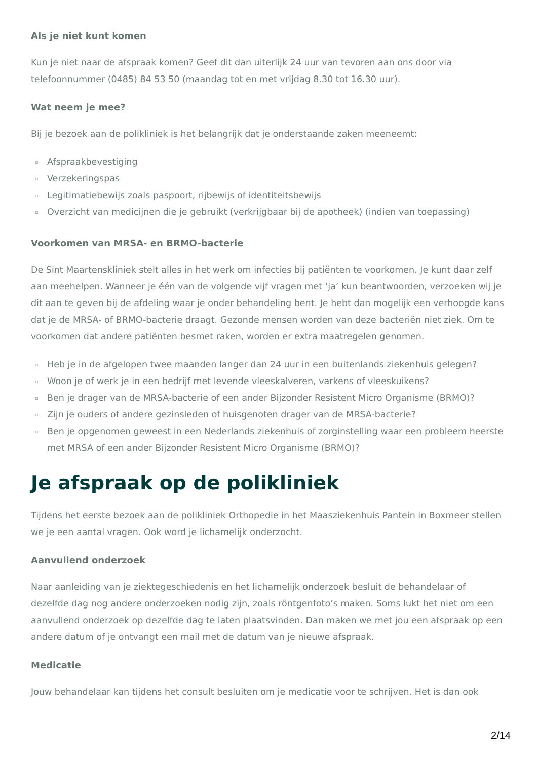Als je niet kunt komen
Kun je niet naar de afspraak komen? Geef dit dan uiterlijk 24 uur van tevoren aan ons door via telefoonnummer (0485) 84 53 50 (maandag tot en met vrijdag 8.30 tot 16.30 uur).
Wat neem je mee?
Bij je bezoek aan de polikliniek is het belangrijk dat je onderstaande zaken meeneemt:
▫ Afspraakbevestiging
▫ Verzekeringspas
▫ Legitimatiebewijs zoals paspoort, rijbewijs of identiteitsbewijs
▫ Overzicht van medicijnen die je gebruikt (verkrijgbaar bij de apotheek) (indien van toepassing)
Voorkomen van MRSA- en BRMO-bacterie
De Sint Maartenskliniek stelt alles in het werk om infecties bij patiënten te voorkomen. Je kunt daar zelf aan meehelpen. Wanneer je één van de volgende vijf vragen met ‘ja’ kun beantwoorden, verzoeken wij je dit aan te geven bij de afdeling waar je onder behandeling bent. Je hebt dan mogelijk een verhoogde kans dat je de MRSA- of BRMO-bacterie draagt. Gezonde mensen worden van deze bacteriën niet ziek. Om te voorkomen dat andere patiënten besmet raken, worden er extra maatregelen genomen.
▫ Heb je in de afgelopen twee maanden langer dan 24 uur in een buitenlands ziekenhuis gelegen?
▫ Woon je of werk je in een bedrijf met levende vleeskalveren, varkens of vleeskuikens?
▫ Ben je drager van de MRSA-bacterie of een ander Bijzonder Resistent Micro Organisme (BRMO)?
▫ Zijn je ouders of andere gezinsleden of huisgenoten drager van de MRSA-bacterie?
▫ Ben je opgenomen geweest in een Nederlands ziekenhuis of zorginstelling waar een probleem heerste met MRSA of een ander Bijzonder Resistent Micro Organisme (BRMO)?
Je afspraak op de polikliniek
Tijdens het eerste bezoek aan de polikliniek Orthopedie in het Maasziekenhuis Pantein in Boxmeer stellen we je een aantal vragen. Ook word je lichamelijk onderzocht.
Aanvullend onderzoek
Naar aanleiding van je ziektegeschiedenis en het lichamelijk onderzoek besluit de behandelaar of dezelfde dag nog andere onderzoeken nodig zijn, zoals röntgenfoto’s maken. Soms lukt het niet om een aanvullend onderzoek op dezelfde dag te laten plaatsvinden. Dan maken we met jou een afspraak op een andere datum of je ontvangt een mail met de datum van je nieuwe afspraak.
Medicatie
Jouw behandelaar kan tijdens het consult besluiten om je medicatie voor te schrijven. Het is dan ook
2/14